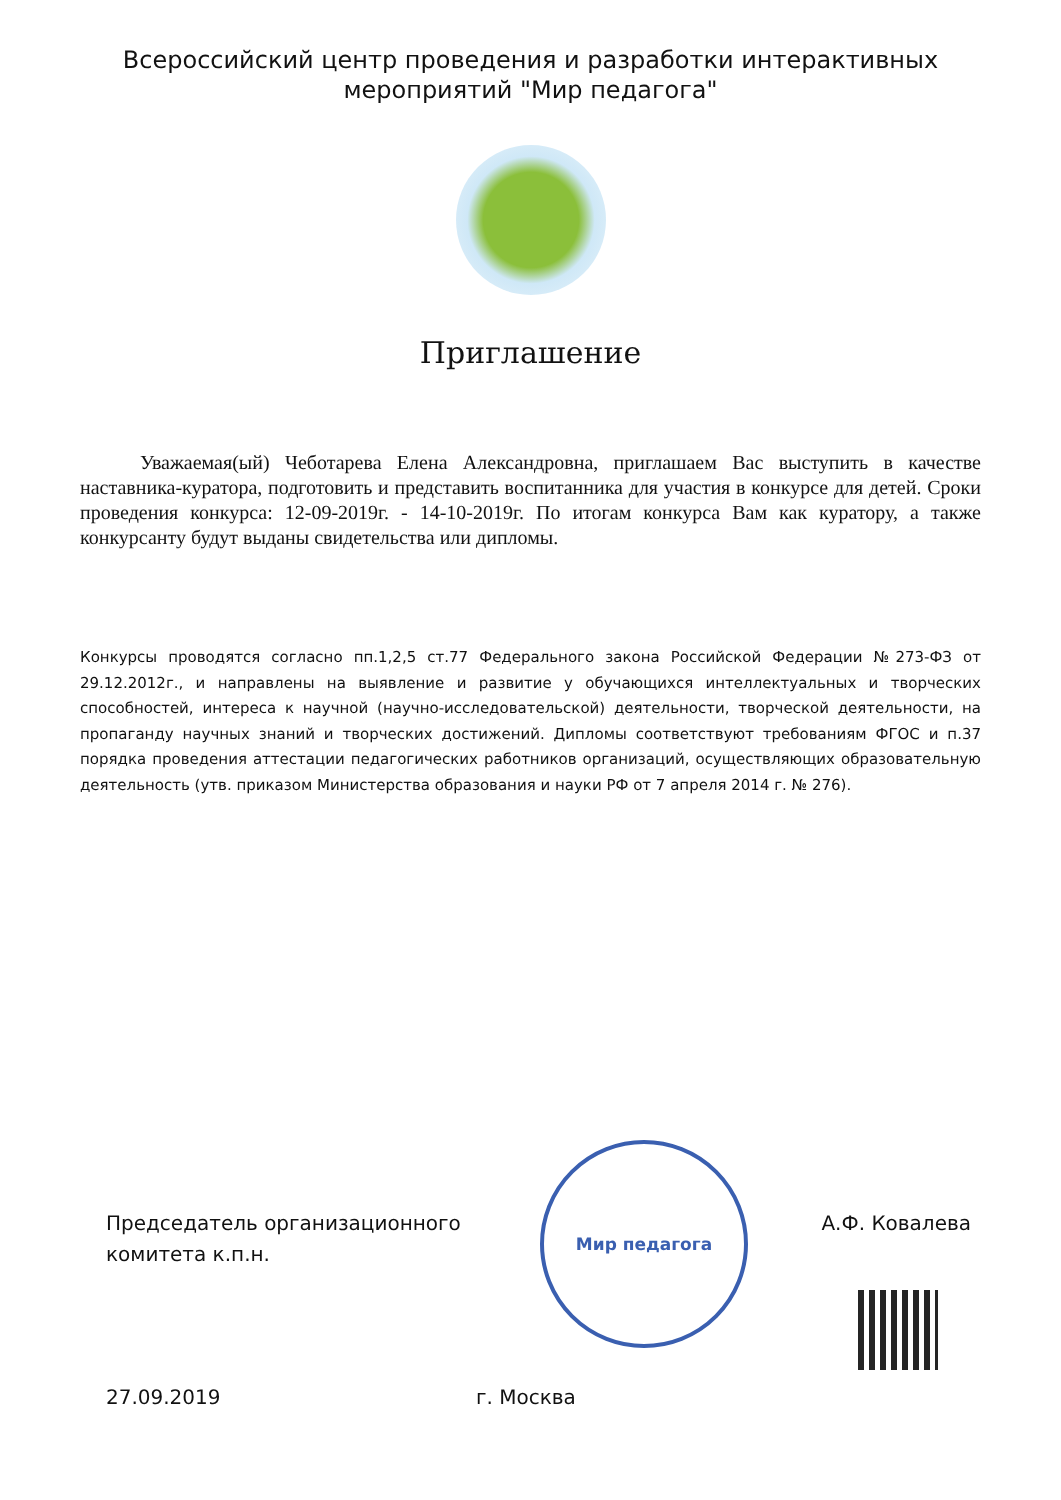Всероссийский центр проведения и разработки интерактивных
мероприятий "Мир педагога"
Приглашение
Уважаемая(ый) Чеботарева Елена Александровна, приглашаем Вас выступить в качестве наставника-куратора, подготовить и представить воспитанника для участия в конкурсе для детей. Сроки проведения конкурса: 12-09-2019г. - 14-10-2019г. По итогам конкурса Вам как куратору, а также конкурсанту будут выданы свидетельства или дипломы.
Конкурсы проводятся согласно пп.1,2,5 ст.77 Федерального закона Российской Федерации №273-ФЗ от 29.12.2012г., и направлены на выявление и развитие у обучающихся интеллектуальных и творческих способностей, интереса к научной (научно-исследовательской) деятельности, творческой деятельности, на пропаганду научных знаний и творческих достижений. Дипломы соответствуют требованиям ФГОС и п.37 порядка проведения аттестации педагогических работников организаций, осуществляющих образовательную деятельность (утв. приказом Министерства образования и науки РФ от 7 апреля 2014 г. № 276).
Мир педагога
Председатель организационного
комитета к.п.н.
А.Ф. Ковалева
27.09.2019 г. Москва